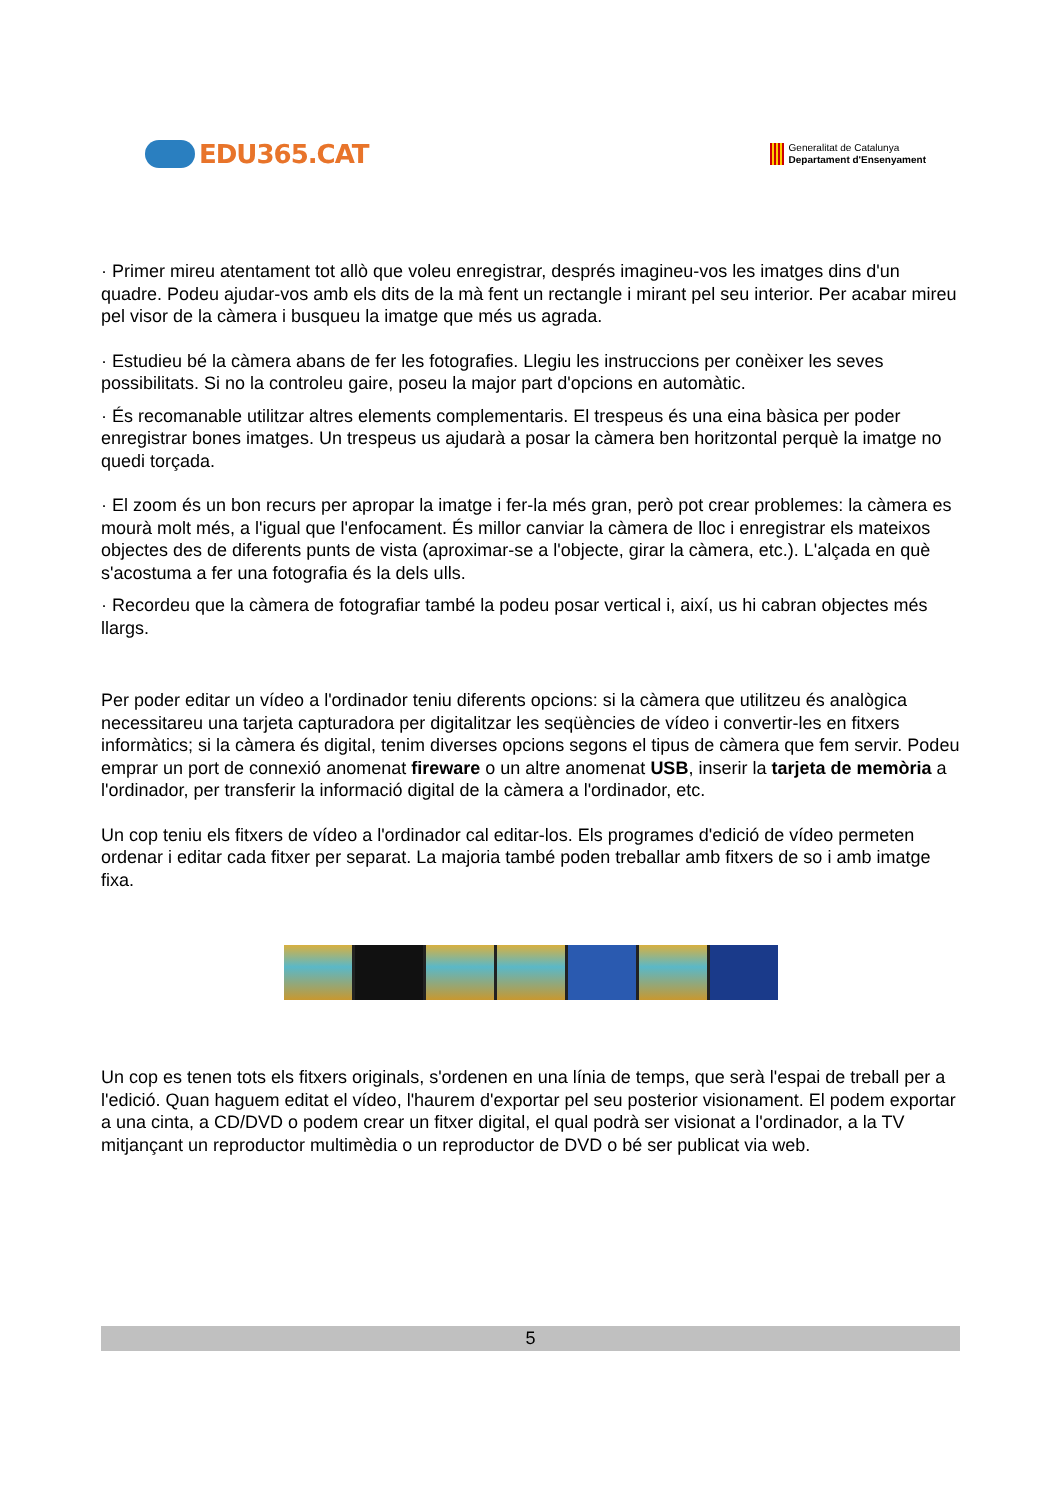EDU365.CAT
Generalitat de Catalunya
Departament d'Ensenyament
· Primer mireu atentament tot allò que voleu enregistrar, després imagineu-vos les imatges dins d'un quadre. Podeu ajudar-vos amb els dits de la mà fent un rectangle i mirant pel seu interior. Per acabar mireu pel visor de la càmera i busqueu la imatge que més us agrada.
· Estudieu bé la càmera abans de fer les fotografies. Llegiu les instruccions per conèixer les seves possibilitats. Si no la controleu gaire, poseu la major part d'opcions en automàtic.
· És recomanable utilitzar altres elements complementaris. El trespeus és una eina bàsica per poder enregistrar bones imatges. Un trespeus us ajudarà a posar la càmera ben horitzontal perquè la imatge no quedi torçada.
· El zoom és un bon recurs per apropar la imatge i fer-la més gran, però pot crear problemes: la càmera es mourà molt més, a l'igual que l'enfocament. És millor canviar la càmera de lloc i enregistrar els mateixos objectes des de diferents punts de vista (aproximar-se a l'objecte, girar la càmera, etc.). L'alçada en què s'acostuma a fer una fotografia és la dels ulls.
· Recordeu que la càmera de fotografiar també la podeu posar vertical i, així, us hi cabran objectes més llargs.
Per poder editar un vídeo a l'ordinador teniu diferents opcions: si la càmera que utilitzeu és analògica necessitareu una tarjeta capturadora per digitalitzar les seqüències de vídeo i convertir-les en fitxers informàtics; si la càmera és digital, tenim diverses opcions segons el tipus de càmera que fem servir. Podeu emprar un port de connexió anomenat fireware o un altre anomenat USB, inserir la tarjeta de memòria a l'ordinador, per transferir la informació digital de la càmera a l'ordinador, etc.
Un cop teniu els fitxers de vídeo a l'ordinador cal editar-los. Els programes d'edició de vídeo permeten ordenar i editar cada fitxer per separat. La majoria també poden treballar amb fitxers de so i amb imatge fixa.
Un cop es tenen tots els fitxers originals, s'ordenen en una línia de temps, que serà l'espai de treball per a l'edició. Quan haguem editat el vídeo, l'haurem d'exportar pel seu posterior visionament. El podem exportar a una cinta, a CD/DVD o podem crear un fitxer digital, el qual podrà ser visionat a l'ordinador, a la TV mitjançant un reproductor multimèdia o un reproductor de DVD o bé ser publicat via web.
5